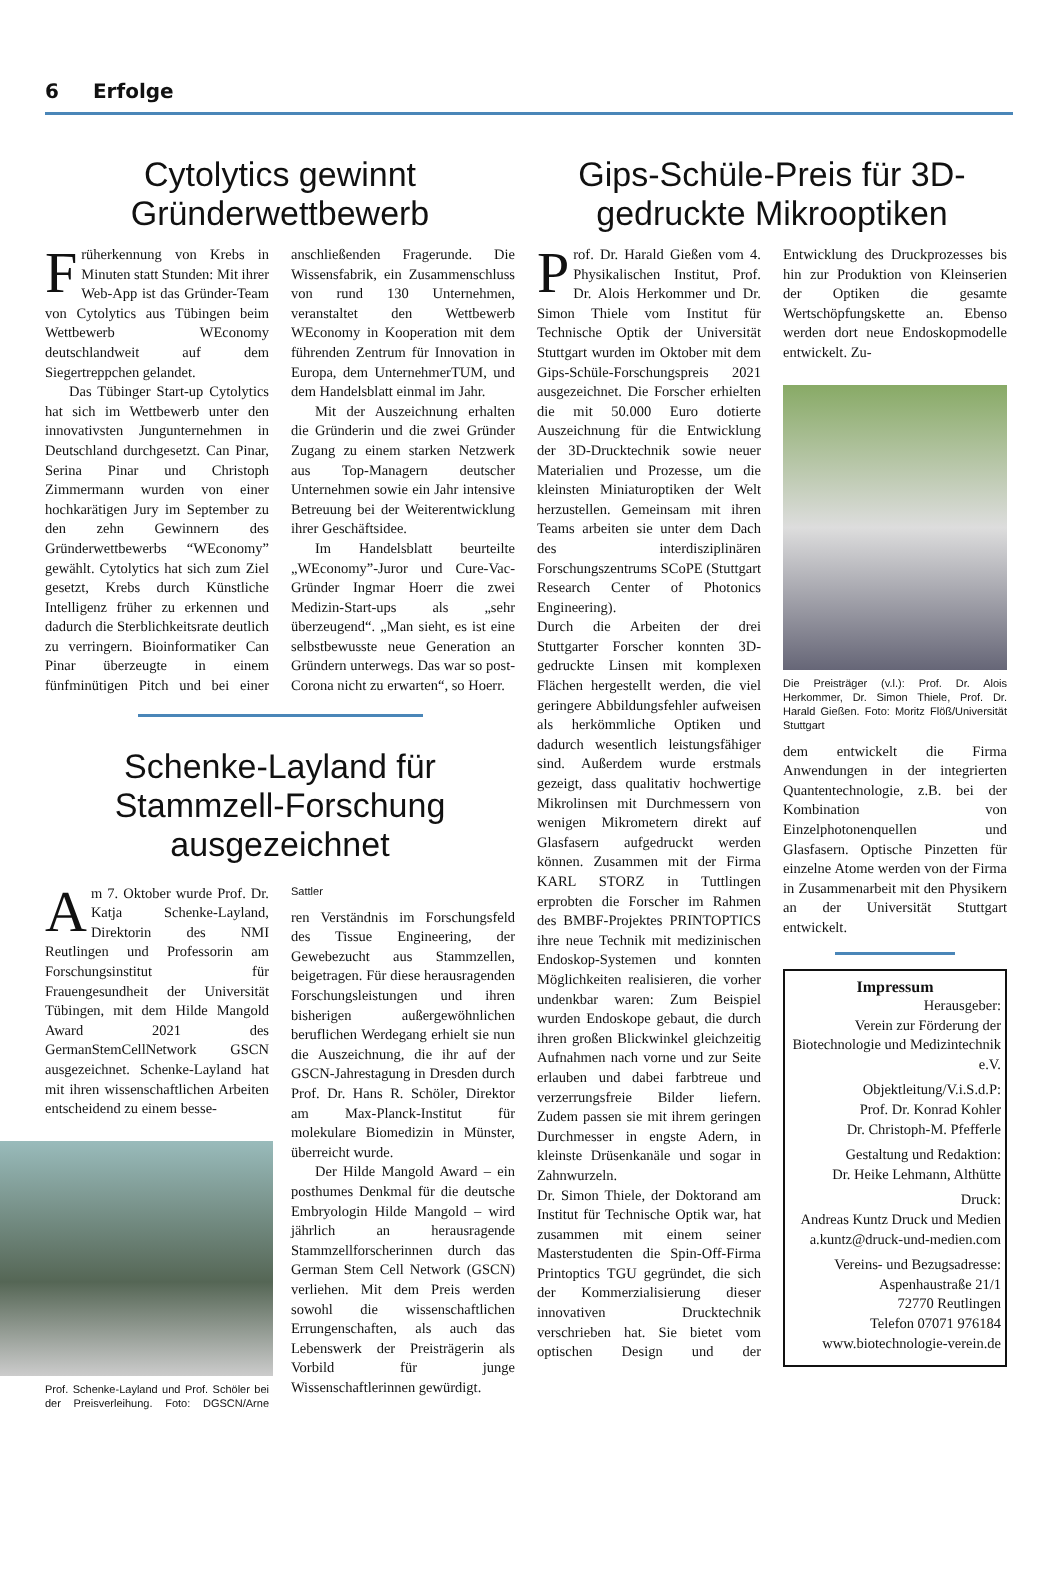6 Erfolge
Cytolytics gewinnt Gründerwettbewerb
Früherkennung von Krebs in Minuten statt Stunden: Mit ihrer Web-App ist das Gründer-Team von Cytolytics aus Tübingen beim Wettbewerb WEconomy deutschlandweit auf dem Siegertreppchen gelandet.
Das Tübinger Start-up Cytolytics hat sich im Wettbewerb unter den innovativsten Jungunternehmen in Deutschland durchgesetzt. Can Pinar, Serina Pinar und Christoph Zimmermann wurden von einer hochkarätigen Jury im September zu den zehn Gewinnern des Gründerwettbewerbs “WEconomy” gewählt. Cytolytics hat sich zum Ziel gesetzt, Krebs durch Künstliche Intelligenz früher zu erkennen und dadurch die Sterblichkeitsrate deutlich zu verringern. Bioinformatiker Can Pinar überzeugte in einem fünfminütigen Pitch und bei einer anschließenden Fragerunde. Die Wissensfabrik, ein Zusammenschluss von rund 130 Unternehmen, veranstaltet den Wettbewerb WEconomy in Kooperation mit dem führenden Zentrum für Innovation in Europa, dem UnternehmerTUM, und dem Handelsblatt einmal im Jahr.
Mit der Auszeichnung erhalten die Gründerin und die zwei Gründer Zugang zu einem starken Netzwerk aus Top-Managern deutscher Unternehmen sowie ein Jahr intensive Betreuung bei der Weiterentwicklung ihrer Geschäftsidee.
Im Handelsblatt beurteilte „WEconomy”-Juror und Cure-Vac-Gründer Ingmar Hoerr die zwei Medizin-Start-ups als „sehr überzeugend“. „Man sieht, es ist eine selbstbewusste neue Generation an Gründern unterwegs. Das war so post-Corona nicht zu erwarten“, so Hoerr.
Schenke-Layland für Stammzell-Forschung ausgezeichnet
Am 7. Oktober wurde Prof. Dr. Katja Schenke-Layland, Direktorin des NMI Reutlingen und Professorin am Forschungsinstitut für Frauengesundheit der Universität Tübingen, mit dem Hilde Mangold Award 2021 des GermanStemCellNetwork GSCN ausgezeichnet. Schenke-Layland hat mit ihren wissenschaftlichen Arbeiten entscheidend zu einem besse-
Prof. Schenke-Layland und Prof. Schöler bei der Preisverleihung. Foto: DGSCN/Arne Sattler
ren Verständnis im Forschungsfeld des Tissue Engineering, der Gewebezucht aus Stammzellen, beigetragen. Für diese herausragenden Forschungsleistungen und ihren bisherigen außergewöhnlichen beruflichen Werdegang erhielt sie nun die Auszeichnung, die ihr auf der GSCN-Jahrestagung in Dresden durch Prof. Dr. Hans R. Schöler, Direktor am Max-Planck-Institut für molekulare Biomedizin in Münster, überreicht wurde.
Der Hilde Mangold Award – ein posthumes Denkmal für die deutsche Embryologin Hilde Mangold – wird jährlich an herausragende Stammzellforscherinnen durch das German Stem Cell Network (GSCN) verliehen. Mit dem Preis werden sowohl die wissenschaftlichen Errungenschaften, als auch das Lebenswerk der Preisträgerin als Vorbild für junge Wissenschaftlerinnen gewürdigt.
Gips-Schüle-Preis für 3D-gedruckte Mikrooptiken
Prof. Dr. Harald Gießen vom 4. Physikalischen Institut, Prof. Dr. Alois Herkommer und Dr. Simon Thiele vom Institut für Technische Optik der Universität Stuttgart wurden im Oktober mit dem Gips-Schüle-Forschungspreis 2021 ausgezeichnet. Die Forscher erhielten die mit 50.000 Euro dotierte Auszeichnung für die Entwicklung der 3D-Drucktechnik sowie neuer Materialien und Prozesse, um die kleinsten Miniaturoptiken der Welt herzustellen. Gemeinsam mit ihren Teams arbeiten sie unter dem Dach des interdisziplinären Forschungszentrums SCoPE (Stuttgart Research Center of Photonics Engineering).
Durch die Arbeiten der drei Stuttgarter Forscher konnten 3D-gedruckte Linsen mit komplexen Flächen hergestellt werden, die viel geringere Abbildungsfehler aufweisen als herkömmliche Optiken und dadurch wesentlich leistungsfähiger sind. Außerdem wurde erstmals gezeigt, dass qualitativ hochwertige Mikrolinsen mit Durchmessern von wenigen Mikrometern direkt auf Glasfasern aufgedruckt werden können. Zusammen mit der Firma KARL STORZ in Tuttlingen erprobten die Forscher im Rahmen des BMBF-Projektes PRINTOPTICS ihre neue Technik mit medizinischen Endoskop-Systemen und konnten Möglichkeiten realisieren, die vorher undenkbar waren: Zum Beispiel wurden Endoskope gebaut, die durch ihren großen Blickwinkel gleichzeitig Aufnahmen nach vorne und zur Seite erlauben und dabei farbtreue und verzerrungsfreie Bilder liefern. Zudem passen sie mit ihrem geringen Durchmesser in engste Adern, in kleinste Drüsenkanäle und sogar in Zahnwurzeln.
Dr. Simon Thiele, der Doktorand am Institut für Technische Optik war, hat zusammen mit einem seiner Masterstudenten die Spin-Off-Firma Printoptics TGU gegründet, die sich der Kommerzialisierung dieser innovativen Drucktechnik verschrieben hat. Sie bietet vom optischen Design und der Entwicklung des Druckprozesses bis hin zur Produktion von Kleinserien der Optiken die gesamte Wertschöpfungskette an. Ebenso werden dort neue Endoskopmodelle entwickelt. Zu-
Die Preisträger (v.l.): Prof. Dr. Alois Herkommer, Dr. Simon Thiele, Prof. Dr. Harald Gießen. Foto: Moritz Flöß/Universität Stuttgart
dem entwickelt die Firma Anwendungen in der integrierten Quantentechnologie, z.B. bei der Kombination von Einzelphotonenquellen und Glasfasern. Optische Pinzetten für einzelne Atome werden von der Firma in Zusammenarbeit mit den Physikern an der Universität Stuttgart entwickelt.
Impressum
Herausgeber:
Verein zur Förderung der Biotechnologie und Medizintechnik e.V.
Objektleitung/V.i.S.d.P:
Prof. Dr. Konrad Kohler
Dr. Christoph-M. Pfefferle
Gestaltung und Redaktion:
Dr. Heike Lehmann, Althütte
Druck:
Andreas Kuntz Druck und Medien
a.kuntz@druck-und-medien.com
Vereins- und Bezugsadresse:
Aspenhaustraße 21/1
72770 Reutlingen
Telefon 07071 976184
www.biotechnologie-verein.de